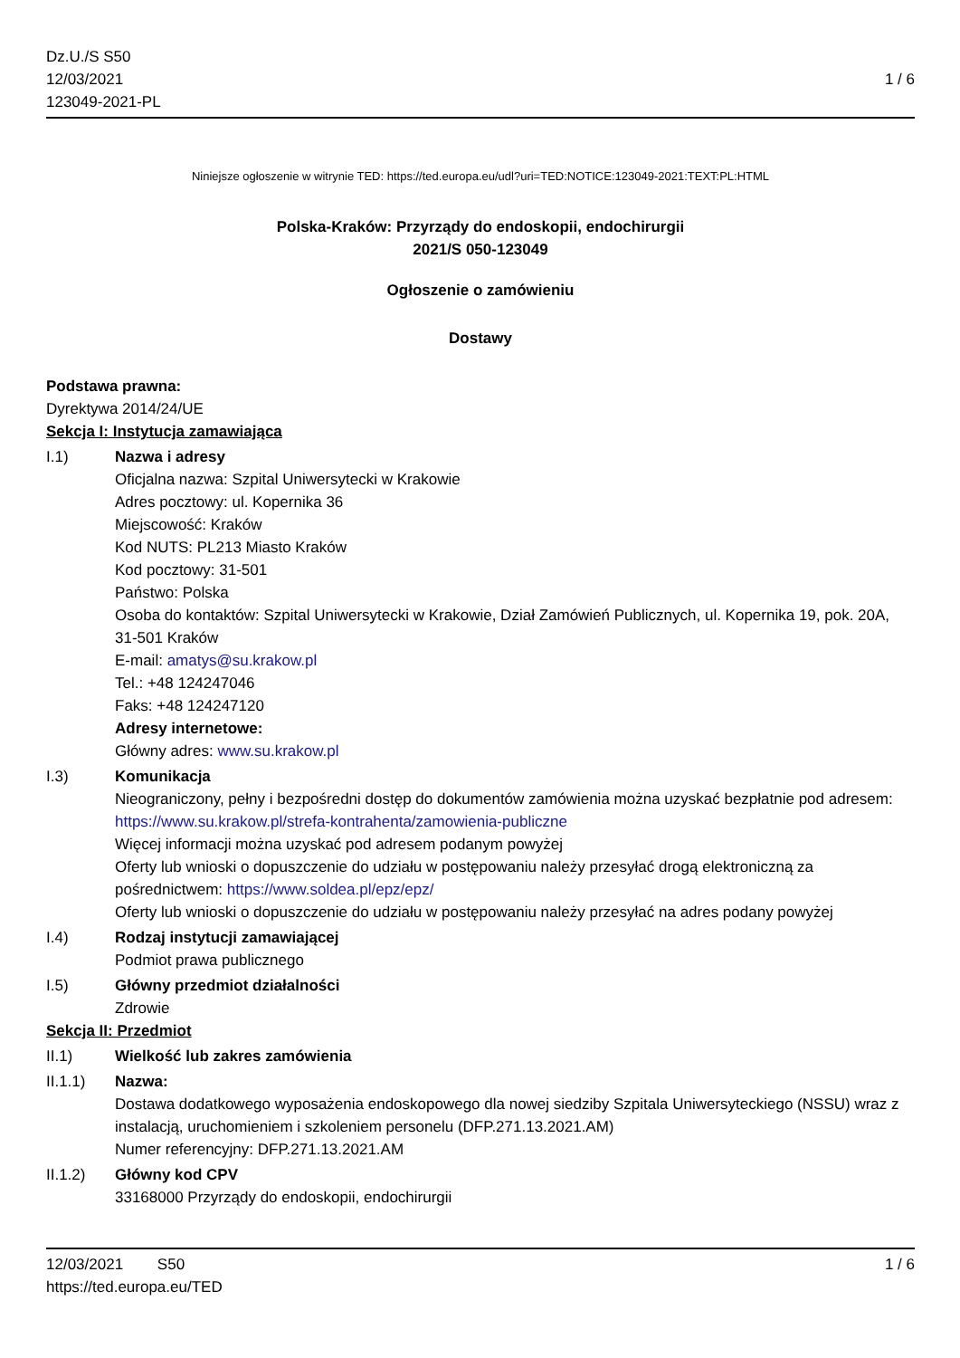Dz.U./S S50
12/03/2021
123049-2021-PL
1 / 6
Niniejsze ogłoszenie w witrynie TED: https://ted.europa.eu/udl?uri=TED:NOTICE:123049-2021:TEXT:PL:HTML
Polska-Kraków: Przyrządy do endoskopii, endochirurgii
2021/S 050-123049
Ogłoszenie o zamówieniu
Dostawy
Podstawa prawna:
Dyrektywa 2014/24/UE
Sekcja I: Instytucja zamawiająca
I.1) Nazwa i adresy
Oficjalna nazwa: Szpital Uniwersytecki w Krakowie
Adres pocztowy: ul. Kopernika 36
Miejscowość: Kraków
Kod NUTS: PL213 Miasto Kraków
Kod pocztowy: 31-501
Państwo: Polska
Osoba do kontaktów: Szpital Uniwersytecki w Krakowie, Dział Zamówień Publicznych, ul. Kopernika 19, pok. 20A, 31-501 Kraków
E-mail: amatys@su.krakow.pl
Tel.: +48 124247046
Faks: +48 124247120
Adresy internetowe:
Główny adres: www.su.krakow.pl
I.3) Komunikacja
Nieograniczony, pełny i bezpośredni dostęp do dokumentów zamówienia można uzyskać bezpłatnie pod adresem: https://www.su.krakow.pl/strefa-kontrahenta/zamowienia-publiczne
Więcej informacji można uzyskać pod adresem podanym powyżej
Oferty lub wnioski o dopuszczenie do udziału w postępowaniu należy przesyłać drogą elektroniczną za pośrednictwem: https://www.soldea.pl/epz/epz/
Oferty lub wnioski o dopuszczenie do udziału w postępowaniu należy przesyłać na adres podany powyżej
I.4) Rodzaj instytucji zamawiającej
Podmiot prawa publicznego
I.5) Główny przedmiot działalności
Zdrowie
Sekcja II: Przedmiot
II.1) Wielkość lub zakres zamówienia
II.1.1) Nazwa:
Dostawa dodatkowego wyposażenia endoskopowego dla nowej siedziby Szpitala Uniwersyteckiego (NSSU) wraz z instalacją, uruchomieniem i szkoleniem personelu (DFP.271.13.2021.AM)
Numer referencyjny: DFP.271.13.2021.AM
II.1.2) Główny kod CPV
33168000 Przyrządy do endoskopii, endochirurgii
12/03/2021 S50 1 / 6
https://ted.europa.eu/TED